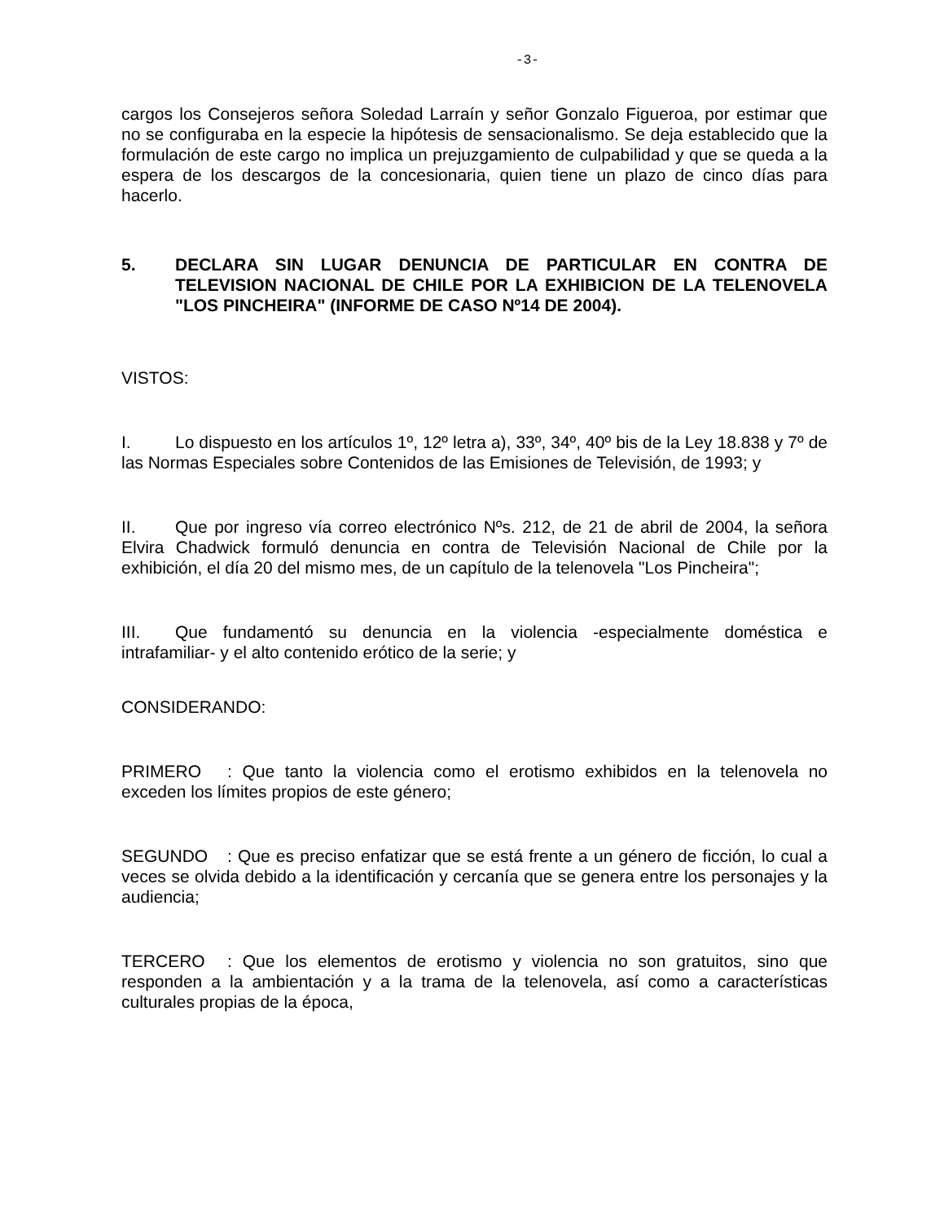-3-
cargos los Consejeros señora Soledad Larraín y señor Gonzalo Figueroa, por estimar que no se configuraba en la especie la hipótesis de sensacionalismo. Se deja establecido que la formulación de este cargo no implica un prejuzgamiento de culpabilidad y que se queda a la espera de los descargos de la concesionaria, quien tiene un plazo de cinco días para hacerlo.
5. DECLARA SIN LUGAR DENUNCIA DE PARTICULAR EN CONTRA DE TELEVISION NACIONAL DE CHILE POR LA EXHIBICION DE LA TELENOVELA "LOS PINCHEIRA" (INFORME DE CASO Nº14 DE 2004).
VISTOS:
I. Lo dispuesto en los artículos 1º, 12º letra a), 33º, 34º, 40º bis de la Ley 18.838 y 7º de las Normas Especiales sobre Contenidos de las Emisiones de Televisión, de 1993; y
II. Que por ingreso vía correo electrónico Nºs. 212, de 21 de abril de 2004, la señora Elvira Chadwick formuló denuncia en contra de Televisión Nacional de Chile por la exhibición, el día 20 del mismo mes, de un capítulo de la telenovela "Los Pincheira";
III. Que fundamentó su denuncia en la violencia -especialmente doméstica e intrafamiliar- y el alto contenido erótico de la serie; y
CONSIDERANDO:
PRIMERO: Que tanto la violencia como el erotismo exhibidos en la telenovela no exceden los límites propios de este género;
SEGUNDO: Que es preciso enfatizar que se está frente a un género de ficción, lo cual a veces se olvida debido a la identificación y cercanía que se genera entre los personajes y la audiencia;
TERCERO: Que los elementos de erotismo y violencia no son gratuitos, sino que responden a la ambientación y a la trama de la telenovela, así como a características culturales propias de la época,